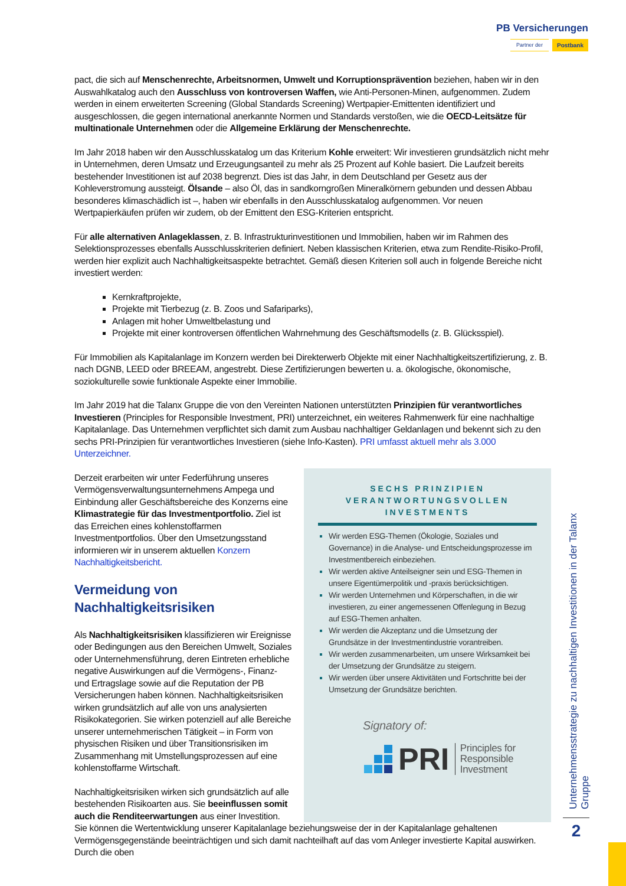PB Versicherungen
Partner der Postbank
pact, die sich auf Menschenrechte, Arbeitsnormen, Umwelt und Korruptionsprävention beziehen, haben wir in den Auswahlkatalog auch den Ausschluss von kontroversen Waffen, wie Anti-Personen-Minen, aufgenommen. Zudem werden in einem erweiterten Screening (Global Standards Screening) Wertpapier-Emittenten identifiziert und ausgeschlossen, die gegen international anerkannte Normen und Standards verstoßen, wie die OECD-Leitsätze für multinationale Unternehmen oder die Allgemeine Erklärung der Menschenrechte.
Im Jahr 2018 haben wir den Ausschlusskatalog um das Kriterium Kohle erweitert: Wir investieren grundsätzlich nicht mehr in Unternehmen, deren Umsatz und Erzeugungsanteil zu mehr als 25 Prozent auf Kohle basiert. Die Laufzeit bereits bestehender Investitionen ist auf 2038 begrenzt. Dies ist das Jahr, in dem Deutschland per Gesetz aus der Kohleverstromung aussteigt. Ölsande – also Öl, das in sandkorngroßen Mineralkörnern gebunden und dessen Abbau besonderes klimaschädlich ist –, haben wir ebenfalls in den Ausschlusskatalog aufgenommen. Vor neuen Wertpapierkäufen prüfen wir zudem, ob der Emittent den ESG-Kriterien entspricht.
Für alle alternativen Anlageklassen, z. B. Infrastrukturinvestitionen und Immobilien, haben wir im Rahmen des Selektionsprozesses ebenfalls Ausschlusskriterien definiert. Neben klassischen Kriterien, etwa zum Rendite-Risiko-Profil, werden hier explizit auch Nachhaltigkeitsaspekte betrachtet. Gemäß diesen Kriterien soll auch in folgende Bereiche nicht investiert werden:
Kernkraftprojekte,
Projekte mit Tierbezug (z. B. Zoos und Safariparks),
Anlagen mit hoher Umweltbelastung und
Projekte mit einer kontroversen öffentlichen Wahrnehmung des Geschäftsmodells (z. B. Glücksspiel).
Für Immobilien als Kapitalanlage im Konzern werden bei Direkterwerb Objekte mit einer Nachhaltigkeitszertifizierung, z. B. nach DGNB, LEED oder BREEAM, angestrebt. Diese Zertifizierungen bewerten u. a. ökologische, ökonomische, soziokulturelle sowie funktionale Aspekte einer Immobilie.
Im Jahr 2019 hat die Talanx Gruppe die von den Vereinten Nationen unterstützten Prinzipien für verantwortliches Investieren (Principles for Responsible Investment, PRI) unterzeichnet, ein weiteres Rahmenwerk für eine nachhaltige Kapitalanlage. Das Unternehmen verpflichtet sich damit zum Ausbau nachhaltiger Geldanlagen und bekennt sich zu den sechs PRI-Prinzipien für verantwortliches Investieren (siehe Info-Kasten). PRI umfasst aktuell mehr als 3.000 Unterzeichner.
Derzeit erarbeiten wir unter Federführung unseres Vermögensverwaltungsunternehmens Ampega und Einbindung aller Geschäftsbereiche des Konzerns eine Klimastrategie für das Investmentportfolio. Ziel ist das Erreichen eines kohlenstoffarmen Investmentportfolios. Über den Umsetzungsstand informieren wir in unserem aktuellen Konzern Nachhaltigkeitsbericht.
Vermeidung von Nachhaltigkeitsrisiken
Als Nachhaltigkeitsrisiken klassifizieren wir Ereignisse oder Bedingungen aus den Bereichen Umwelt, Soziales oder Unternehmensführung, deren Eintreten erhebliche negative Auswirkungen auf die Vermögens-, Finanz- und Ertragslage sowie auf die Reputation der PB Versicherungen haben können. Nachhaltigkeitsrisiken wirken grundsätzlich auf alle von uns analysierten Risikokategorien. Sie wirken potenziell auf alle Bereiche unserer unternehmerischen Tätigkeit – in Form von physischen Risiken und über Transitionsrisiken im Zusammenhang mit Umstellungsprozessen auf eine kohlenstoffarme Wirtschaft.
Nachhaltigkeitsrisiken wirken sich grundsätzlich auf alle bestehenden Risikoarten aus. Sie beeinflussen somit auch die Renditeerwartungen aus einer Investition.
SECHS PRINZIPIEN VERANTWORTUNGSVOLLEN INVESTMENTS
Wir werden ESG-Themen (Ökologie, Soziales und Governance) in die Analyse- und Entscheidungsprozesse im Investmentbereich einbeziehen.
Wir werden aktive Anteilseigner sein und ESG-Themen in unsere Eigentümerpolitik und -praxis berücksichtigen.
Wir werden Unternehmen und Körperschaften, in die wir investieren, zu einer angemessenen Offenlegung in Bezug auf ESG-Themen anhalten.
Wir werden die Akzeptanz und die Umsetzung der Grundsätze in der Investmentindustrie vorantreiben.
Wir werden zusammenarbeiten, um unsere Wirksamkeit bei der Umsetzung der Grundsätze zu steigern.
Wir werden über unsere Aktivitäten und Fortschritte bei der Umsetzung der Grundsätze berichten.
Signatory of:
PRI Principles for
Responsible
Investment
Sie können die Wertentwicklung unserer Kapitalanlage beziehungsweise der in der Kapitalanlage gehaltenen Vermögensgegenstände beeinträchtigen und sich damit nachteilhaft auf das vom Anleger investierte Kapital auswirken. Durch die oben
Unternehmensstrategie zu nachhaltigen Investitionen in der Talanx Gruppe
2